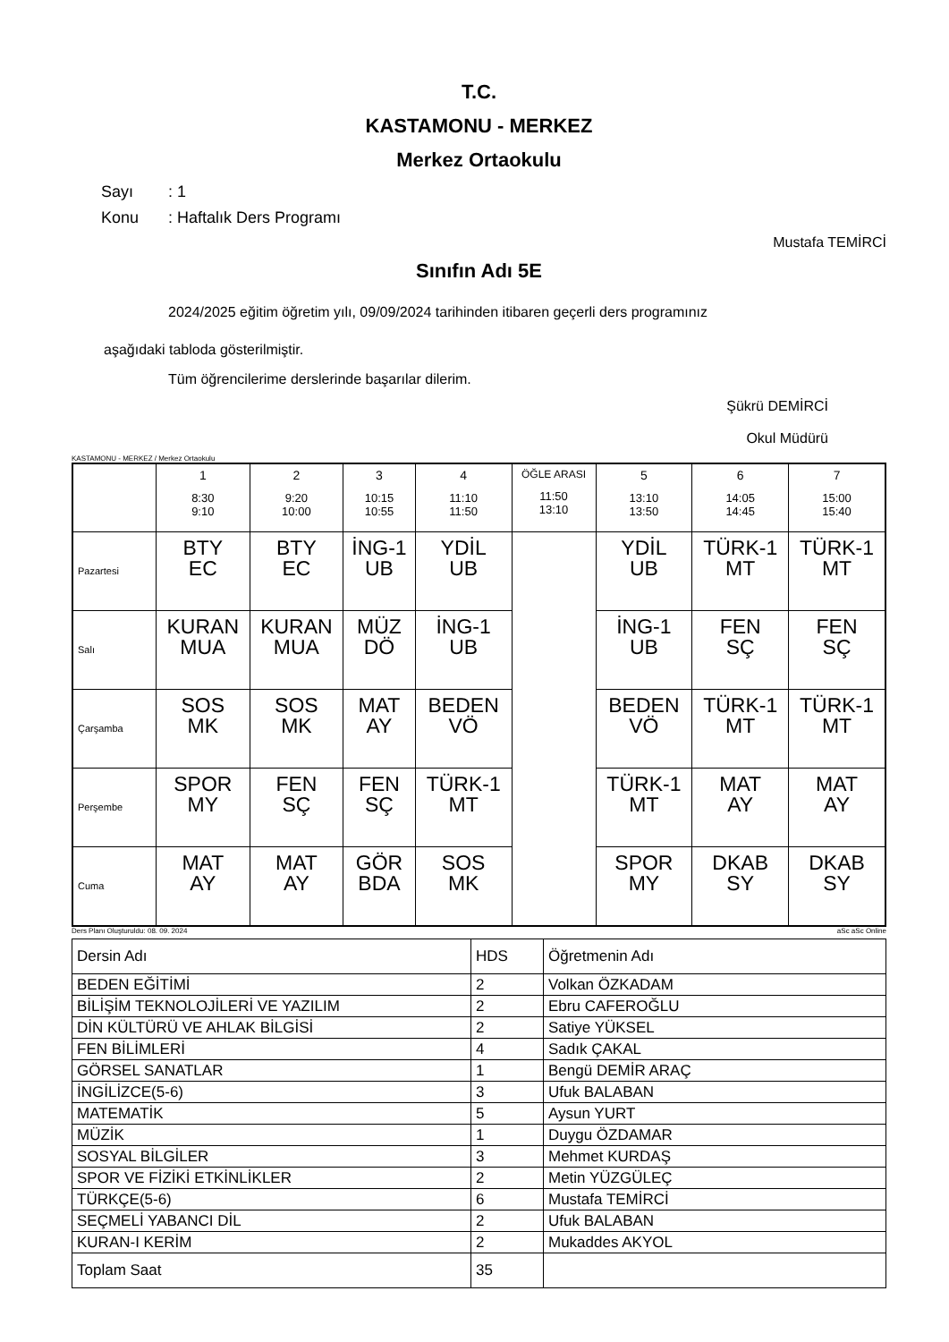T.C.
KASTAMONU - MERKEZ
Merkez Ortaokulu
Sayı: 1
Konu: Haftalık Ders Programı
Mustafa TEMİRCİ
Sınıfın Adı 5E
2024/2025 eğitim öğretim yılı, 09/09/2024 tarihinden itibaren geçerli ders programınız
aşağıdaki tabloda gösterilmiştir.
Tüm öğrencilerime derslerinde başarılar dilerim.
Şükrü DEMİRCİ
Okul Müdürü
KASTAMONU - MERKEZ / Merkez Ortaokulu
| | 1 8:30 9:10 | 2 9:20 10:00 | 3 10:15 10:55 | 4 11:10 11:50 | ÖĞLE ARASI 11:50 13:10 | 5 13:10 13:50 | 6 14:05 14:45 | 7 15:00 15:40 |
| --- | --- | --- | --- | --- | --- | --- | --- | --- |
| Pazartesi | BTY EC | BTY EC | İNG-1 UB | YDİL UB | | YDİL UB | TÜRK-1 MT | TÜRK-1 MT |
| Salı | KURAN MUA | KURAN MUA | MÜZ DÖ | İNG-1 UB | | İNG-1 UB | FEN SÇ | FEN SÇ |
| Çarşamba | SOS MK | SOS MK | MAT AY | BEDEN VÖ | | BEDEN VÖ | TÜRK-1 MT | TÜRK-1 MT |
| Perşembe | SPOR MY | FEN SÇ | FEN SÇ | TÜRK-1 MT | | TÜRK-1 MT | MAT AY | MAT AY |
| Cuma | MAT AY | MAT AY | GÖR BDA | SOS MK | | SPOR MY | DKAB SY | DKAB SY |
Ders Planı Oluşturuldu: 08. 09. 2024 aSc aSc Online
| Dersin Adı | HDS | Öğretmenin Adı |
| BEDEN EĞİTİMİ | 2 | Volkan ÖZKADAM |
| BİLİŞİM TEKNOLOJİLERİ VE YAZILIM | 2 | Ebru CAFEROĞLU |
| DİN KÜLTÜRÜ VE AHLAK BİLGİSİ | 2 | Satiye YÜKSEL |
| FEN BİLİMLERİ | 4 | Sadık ÇAKAL |
| GÖRSEL SANATLAR | 1 | Bengü DEMİR ARAÇ |
| İNGİLİZCE(5-6) | 3 | Ufuk BALABAN |
| MATEMATİK | 5 | Aysun YURT |
| MÜZİK | 1 | Duygu ÖZDAMAR |
| SOSYAL BİLGİLER | 3 | Mehmet KURDAŞ |
| SPOR VE FİZİKİ ETKİNLİKLER | 2 | Metin YÜZGÜLEÇ |
| TÜRKÇE(5-6) | 6 | Mustafa TEMİRCİ |
| SEÇMELİ YABANCI DİL | 2 | Ufuk BALABAN |
| KURAN-I KERİM | 2 | Mukaddes AKYOL |
| Toplam Saat | 35 | |